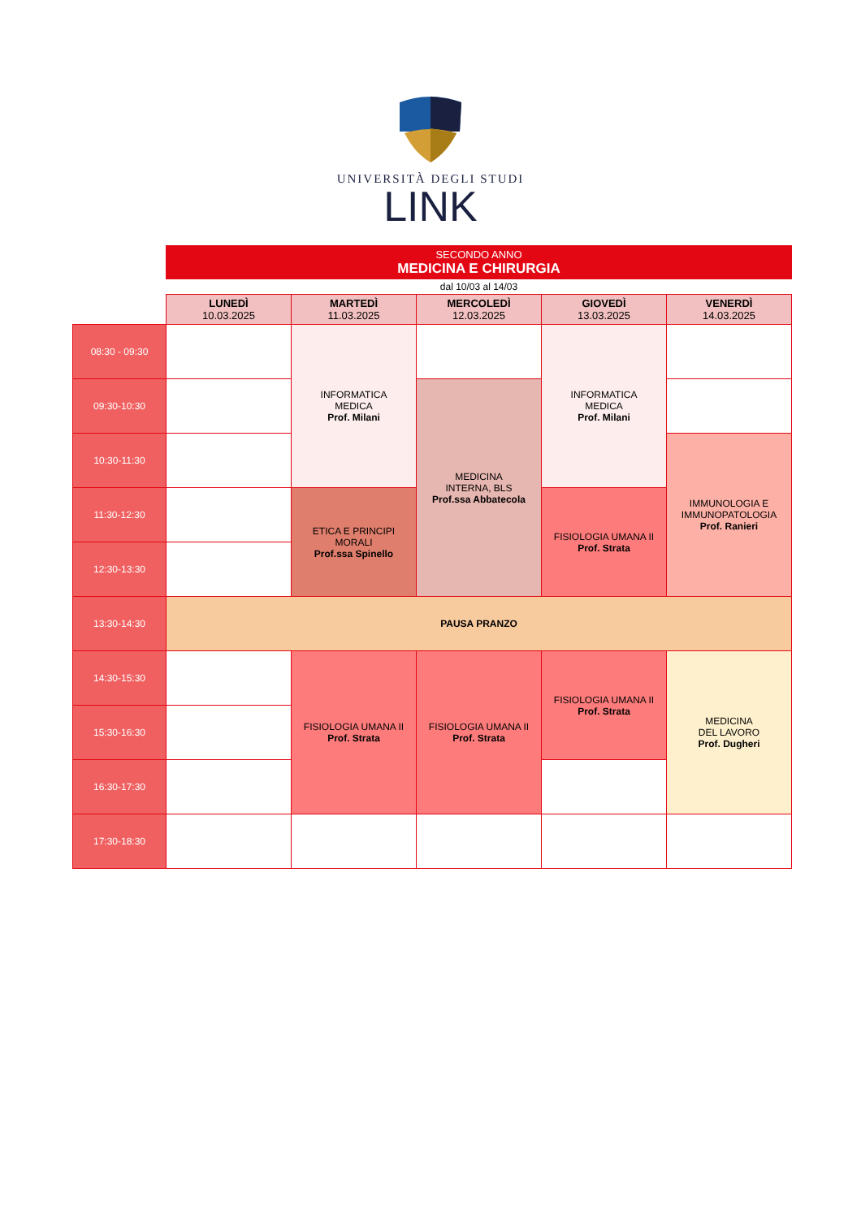UNIVERSITÀ DEGLI STUDI
LINK
| | SECONDO ANNO MEDICINA E CHIRURGIA | | | | |
| | dal 10/03 al 14/03 | | | | |
| | LUNEDÌ 10.03.2025 | MARTEDÌ 11.03.2025 | MERCOLEDÌ 12.03.2025 | GIOVEDÌ 13.03.2025 | VENERDÌ 14.03.2025 |
| 08:30 - 09:30 | | INFORMATICA MEDICA Prof. Milani | | INFORMATICA MEDICA Prof. Milani | |
| 09:30-10:30 | | | MEDICINA INTERNA, BLS Prof.ssa Abbatecola | | |
| 10:30-11:30 | | | | | IMMUNOLOGIA E IMMUNOPATOLOGIA Prof. Ranieri |
| 11:30-12:30 | | ETICA E PRINCIPI MORALI Prof.ssa Spinello | | FISIOLOGIA UMANA II Prof. Strata | |
| 12:30-13:30 | | | | | |
| 13:30-14:30 | PAUSA PRANZO | | | | |
| 14:30-15:30 | | FISIOLOGIA UMANA II Prof. Strata | FISIOLOGIA UMANA II Prof. Strata | FISIOLOGIA UMANA II Prof. Strata | MEDICINA DEL LAVORO Prof. Dugheri |
| 15:30-16:30 | | | | | |
| 16:30-17:30 | | | | | |
| 17:30-18:30 | | | | | |